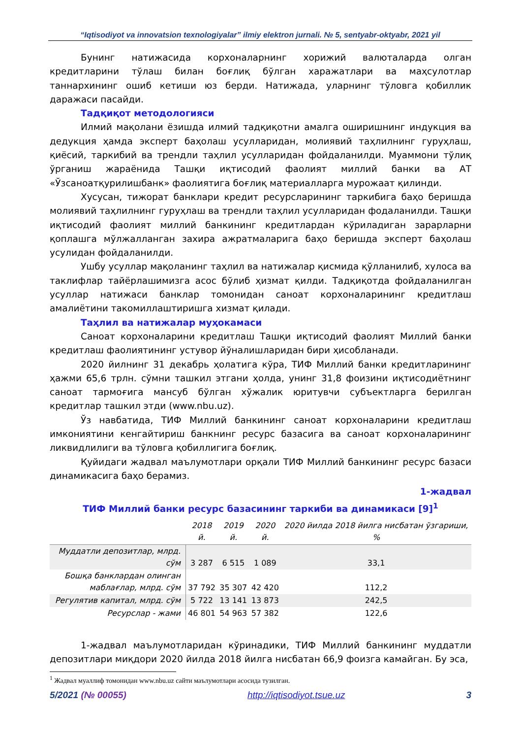“Iqtisodiyot va innovatsion texnologiyalar” ilmiy elektron jurnali. № 5, sentyabr-oktyabr, 2021 yil
Бунинг натижасида корхоналарнинг хорижий валюталарда олган кредитларини тўлаш билан боғлиқ бўлган харажатлари ва маҳсулотлар таннархининг ошиб кетиши юз берди. Натижада, уларнинг тўловга қобиллик даражаси пасайди.
Тадқиқот методологияси
Илмий мақолани ёзишда илмий тадқиқотни амалга оширишнинг индукция ва дедукция ҳамда эксперт баҳолаш усулларидан, молиявий таҳлилнинг гуруҳлаш, қиёсий, таркибий ва трендли таҳлил усулларидан фойдаланилди. Муаммони тўлиқ ўрганиш жараёнида Ташқи иқтисодий фаолият миллий банки ва АТ «Ўзсаноатқурилишбанк» фаолиятига боғлиқ материалларга мурожаат қилинди.
Хусусан, тижорат банклари кредит ресурсларининг таркибига баҳо беришда молиявий таҳлилнинг гуруҳлаш ва трендли таҳлил усулларидан фодаланилди. Ташқи иқтисодий фаолият миллий банкининг кредитлардан кўриладиган зарарларни қоплашга мўлжалланган захира ажратмаларига баҳо беришда эксперт баҳолаш усулидан фойдаланилди.
Ушбу усуллар мақоланинг таҳлил ва натижалар қисмида қўлланилиб, хулоса ва таклифлар тайёрлашимизга асос бўлиб ҳизмат қилди. Тадқиқотда фойдаланилган усуллар натижаси банклар томонидан саноат корхоналарининг кредитлаш амалиётини такомиллаштиришга хизмат қилади.
Таҳлил ва натижалар муҳокамаси
Саноат корхоналарини кредитлаш Ташқи иқтисодий фаолият Миллий банки кредитлаш фаолиятининг устувор йўналишларидан бири ҳисобланади.
2020 йилнинг 31 декабрь ҳолатига кўра, ТИФ Миллий банки кредитларининг ҳажми 65,6 трлн. сўмни ташкил этгани ҳолда, унинг 31,8 фоизини иқтисодиётнинг саноат тармоғига мансуб бўлган хўжалик юритувчи субъектларга берилган кредитлар ташкил этди (www.nbu.uz).
Ўз навбатида, ТИФ Миллий банкининг саноат корхоналарини кредитлаш имкониятини кенгайтириш банкнинг ресурс базасига ва саноат корхоналарининг ликвидлилиги ва тўловга қобиллигига боғлиқ.
Қуйидаги жадвал маълумотлари орқали ТИФ Миллий банкининг ресурс базаси динамикасига баҳо берамиз.
1-жадвал
ТИФ Миллий банки ресурс базасининг таркиби ва динамикаси [9]<sup>1</sup>
| | 2018 й. | 2019 й. | 2020 й. | 2020 йилда 2018 йилга нисбатан ўзгариши, % |
| --- | --- | --- | --- | --- |
| Муддатли депозитлар, млрд. сўм | 3 287 | 6 515 | 1 089 | 33,1 |
| Бошқа банклардан олинган маблағлар, млрд. сўм | 37 792 | 35 307 | 42 420 | 112,2 |
| Регулятив капитал, млрд. сўм | 5 722 | 13 141 | 13 873 | 242,5 |
| Ресурслар - жами | 46 801 | 54 963 | 57 382 | 122,6 |
1-жадвал маълумотларидан кўринадики, ТИФ Миллий банкининг муддатли депозитлари миқдори 2020 йилда 2018 йилга нисбатан 66,9 фоизга камайган. Бу эса,
<sup>1</sup> Жадвал муаллиф томонидан www.nbu.uz сайти маълумотлари асосида тузилган.
5/2021 (№ 00055) http://iqtisodiyot.tsue.uz 3